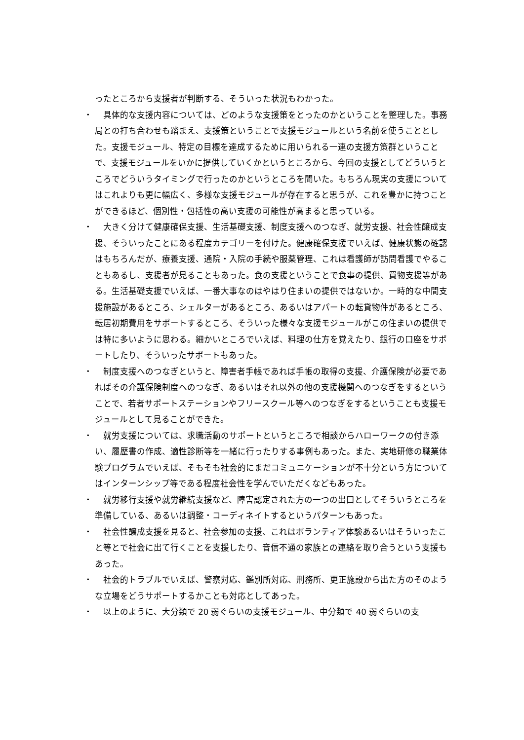ったところから支援者が判断する、そういった状況もわかった。
・ 　具体的な支援内容については、どのような支援策をとったのかということを整理した。事務局との打ち合わせも踏まえ、支援策ということで支援モジュールという名前を使うこととした。支援モジュール、特定の目標を達成するために用いられる一連の支援方策群ということで、支援モジュールをいかに提供していくかというところから、今回の支援としてどういうところでどういうタイミングで行ったのかというところを聞いた。もちろん現実の支援についてはこれよりも更に幅広く、多様な支援モジュールが存在すると思うが、これを豊かに持つことができるほど、個別性・包括性の高い支援の可能性が高まると思っている。
・ 　大きく分けて健康確保支援、生活基礎支援、制度支援へのつなぎ、就労支援、社会性醸成支援、そういったことにある程度カテゴリーを付けた。健康確保支援でいえば、健康状態の確認はもちろんだが、療養支援、通院・入院の手続や服薬管理、これは看護師が訪問看護でやることもあるし、支援者が見ることもあった。食の支援ということで食事の提供、買物支援等がある。生活基礎支援でいえば、一番大事なのはやはり住まいの提供ではないか。一時的な中間支援施設があるところ、シェルターがあるところ、あるいはアパートの転貸物件があるところ、転居初期費用をサポートするところ、そういった様々な支援モジュールがこの住まいの提供では特に多いように思わる。細かいところでいえば、料理の仕方を覚えたり、銀行の口座をサポートしたり、そういったサポートもあった。
・ 　制度支援へのつなぎというと、障害者手帳であれば手帳の取得の支援、介護保険が必要であればその介護保険制度へのつなぎ、あるいはそれ以外の他の支援機関へのつなぎをするということで、若者サポートステーションやフリースクール等へのつなぎをするということも支援モジュールとして見ることができた。
・ 　就労支援については、求職活動のサポートというところで相談からハローワークの付き添い、履歴書の作成、適性診断等を一緒に行ったりする事例もあった。また、実地研修の職業体験プログラムでいえば、そもそも社会的にまだコミュニケーションが不十分という方についてはインターンシップ等である程度社会性を学んでいただくなどもあった。
・ 　就労移行支援や就労継続支援など、障害認定された方の一つの出口としてそういうところを準備している、あるいは調整・コーディネイトするというパターンもあった。
・ 　社会性醸成支援を見ると、社会参加の支援、これはボランティア体験あるいはそういったこと等とで社会に出て行くことを支援したり、音信不通の家族との連絡を取り合うという支援もあった。
・ 　社会的トラブルでいえば、警察対応、鑑別所対応、刑務所、更正施設から出た方のそのような立場をどうサポートするかことも対応としてあった。
・ 　以上のように、大分類で 20 弱ぐらいの支援モジュール、中分類で 40 弱ぐらいの支